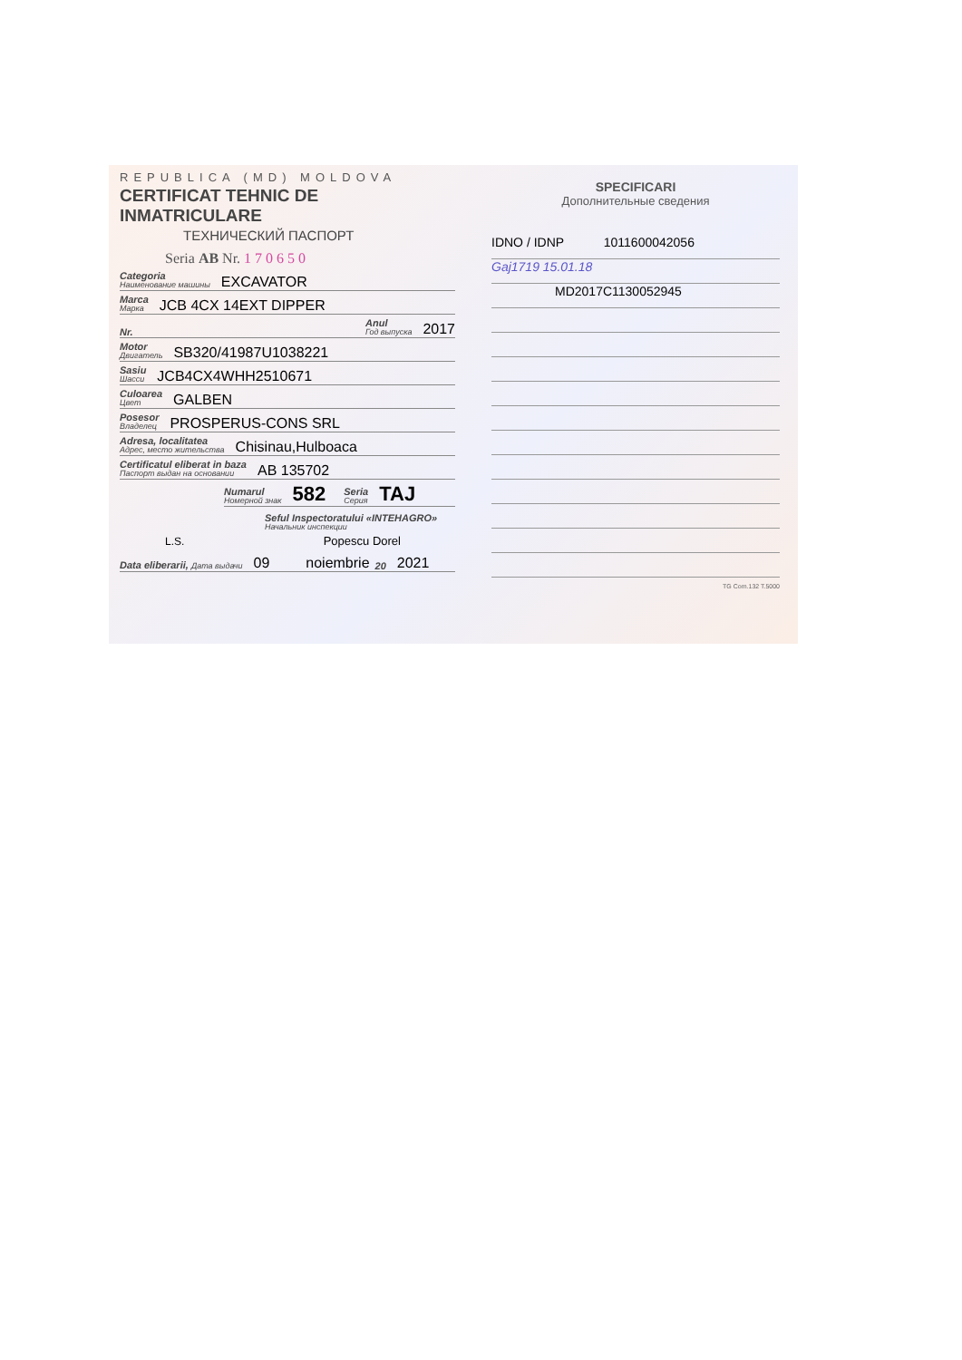REPUBLICA (MD) MOLDOVA
CERTIFICAT TEHNIC DE INMATRICULARE
ТЕХНИЧЕСКИЙ ПАСПОРТ
Seria AB Nr. 170650
Categoria
Наименование машины EXCAVATOR
Marca
Марка JCB 4CX 14EXT DIPPER
Nr. Anul
Год выпуска 2017
Motor
Двигатель SB320/41987U1038221
Sasiu
Шасси JCB4CX4WHH2510671
Culoarea
Цвет GALBEN
Posesor
Владелец PROSPERUS-CONS SRL
Adresa, localitatea
Адрес, место жительства Chisinau,Hulboaca
Certificatul eliberat in baza
Паспорт выдан на основании AB 135702
Numarul
Номерной знак 582 Seria
Серия TAJ
Seful Inspectoratului «INTEHAGRO»
Начальник инспекции
L.S. Popescu Dorel
Data eliberarii, Дата выдачи 09 noiembrie 20 2021
SPECIFICARI
Дополнительные сведения
IDNO / IDNP 1011600042056
Gaj1719 15.01.18
MD2017C1130052945
TG Com.132 T.5000